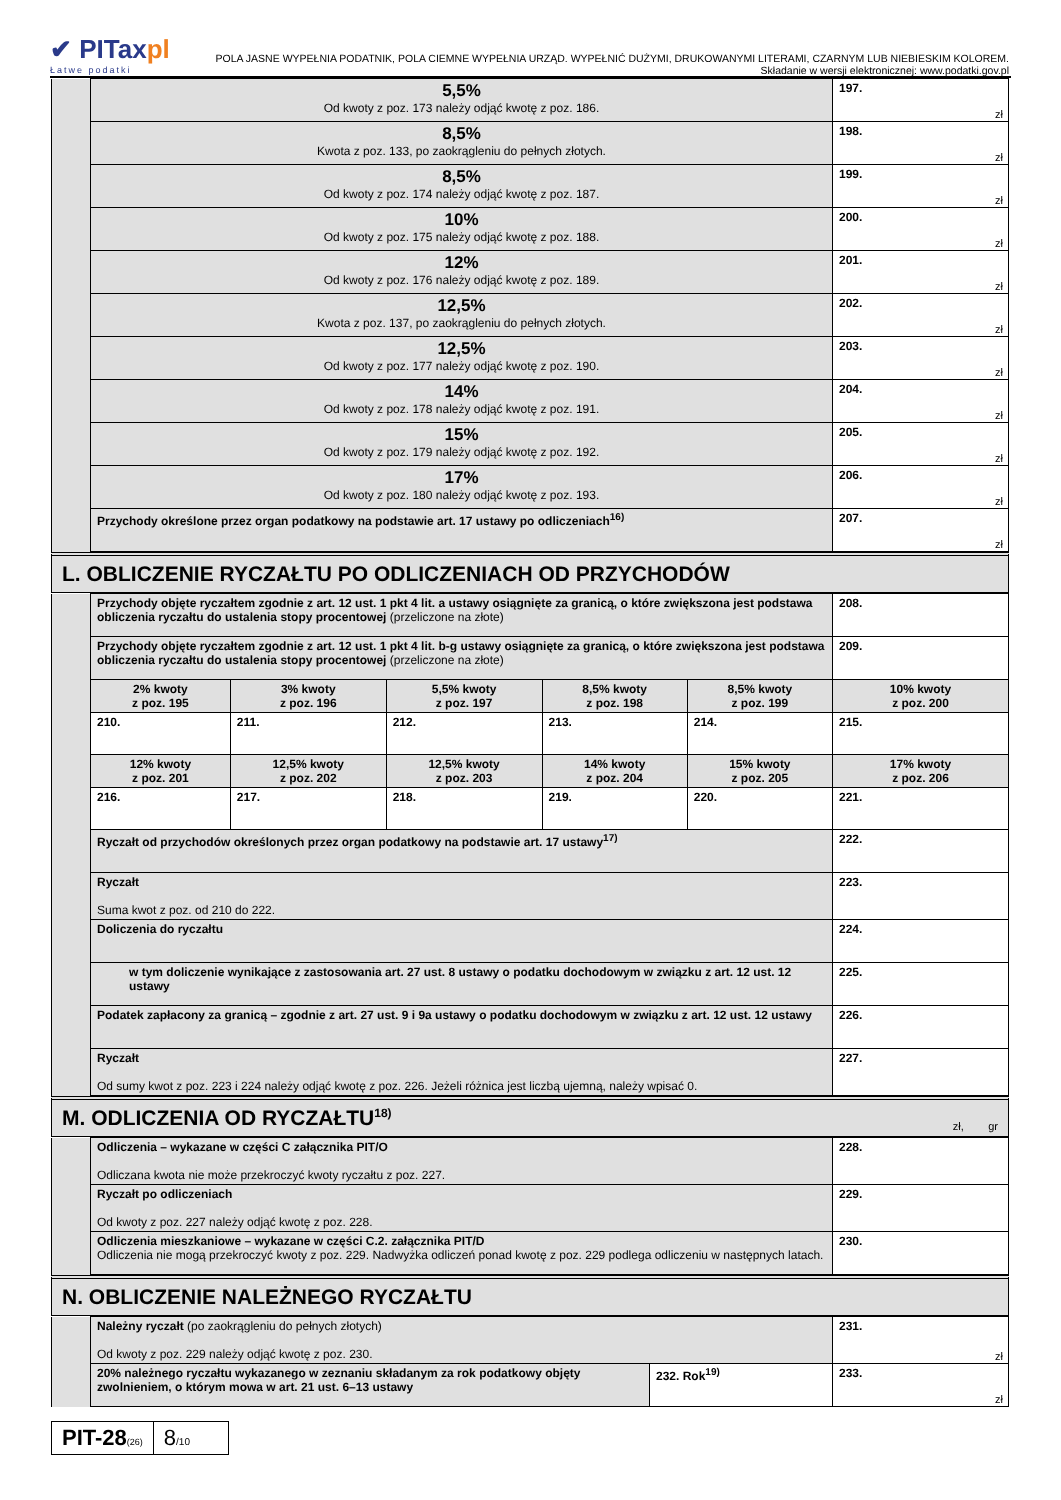✔ PITaxpl
Łatwe podatki
POLA JASNE WYPEŁNIA PODATNIK, POLA CIEMNE WYPEŁNIA URZĄD. WYPEŁNIĆ DUŻYMI, DRUKOWANYMI LITERAMI, CZARNYM LUB NIEBIESKIM KOLOREM.
Składanie w wersji elektronicznej: www.podatki.gov.pl
| | 5,5% Od kwoty z poz. 173 należy odjąć kwotę z poz. 186. | 197. zł |
| | 8,5% Kwota z poz. 133, po zaokrągleniu do pełnych złotych. | 198. zł |
| | 8,5% Od kwoty z poz. 174 należy odjąć kwotę z poz. 187. | 199. zł |
| | 10% Od kwoty z poz. 175 należy odjąć kwotę z poz. 188. | 200. zł |
| | 12% Od kwoty z poz. 176 należy odjąć kwotę z poz. 189. | 201. zł |
| | 12,5% Kwota z poz. 137, po zaokrągleniu do pełnych złotych. | 202. zł |
| | 12,5% Od kwoty z poz. 177 należy odjąć kwotę z poz. 190. | 203. zł |
| | 14% Od kwoty z poz. 178 należy odjąć kwotę z poz. 191. | 204. zł |
| | 15% Od kwoty z poz. 179 należy odjąć kwotę z poz. 192. | 205. zł |
| | 17% Od kwoty z poz. 180 należy odjąć kwotę z poz. 193. | 206. zł |
| | Przychody określone przez organ podatkowy na podstawie art. 17 ustawy po odliczeniach<sup>16)</sup> | 207. zł |
L. OBLICZENIE RYCZAŁTU PO ODLICZENIACH OD PRZYCHODÓW
| | Przychody objęte ryczałtem zgodnie z art. 12 ust. 1 pkt 4 lit. a ustawy osiągnięte za granicą, o które zwiększona jest podstawa obliczenia ryczałtu do ustalenia stopy procentowej (przeliczone na złote) | | | | | 208. |
| | Przychody objęte ryczałtem zgodnie z art. 12 ust. 1 pkt 4 lit. b-g ustawy osiągnięte za granicą, o które zwiększona jest podstawa obliczenia ryczałtu do ustalenia stopy procentowej (przeliczone na złote) | | | | | 209. |
| | 2% kwoty z poz. 195 | 3% kwoty z poz. 196 | 5,5% kwoty z poz. 197 | 8,5% kwoty z poz. 198 | 8,5% kwoty z poz. 199 | 10% kwoty z poz. 200 |
| | 210. | 211. | 212. | 213. | 214. | 215. |
| | 12% kwoty z poz. 201 | 12,5% kwoty z poz. 202 | 12,5% kwoty z poz. 203 | 14% kwoty z poz. 204 | 15% kwoty z poz. 205 | 17% kwoty z poz. 206 |
| | 216. | 217. | 218. | 219. | 220. | 221. |
| | Ryczałt od przychodów określonych przez organ podatkowy na podstawie art. 17 ustawy<sup>17)</sup> | | | | | 222. |
| | Ryczałt Suma kwot z poz. od 210 do 222. | | | | | 223. |
| | Doliczenia do ryczałtu | | | | | 224. |
| | w tym doliczenie wynikające z zastosowania art. 27 ust. 8 ustawy o podatku dochodowym w związku z art. 12 ust. 12 ustawy | | | | | 225. |
| | Podatek zapłacony za granicą – zgodnie z art. 27 ust. 9 i 9a ustawy o podatku dochodowym w związku z art. 12 ust. 12 ustawy | | | | | 226. |
| | Ryczałt Od sumy kwot z poz. 223 i 224 należy odjąć kwotę z poz. 226. Jeżeli różnica jest liczbą ujemną, należy wpisać 0. | | | | | 227. |
M. ODLICZENIA OD RYCZAŁTU<sup>18)</sup> zł, gr
| | Odliczenia – wykazane w części C załącznika PIT/O Odliczana kwota nie może przekroczyć kwoty ryczałtu z poz. 227. | 228. |
| | Ryczałt po odliczeniach Od kwoty z poz. 227 należy odjąć kwotę z poz. 228. | 229. |
| | Odliczenia mieszkaniowe – wykazane w części C.2. załącznika PIT/D Odliczenia nie mogą przekroczyć kwoty z poz. 229. Nadwyżka odliczeń ponad kwotę z poz. 229 podlega odliczeniu w następnych latach. | 230. |
N. OBLICZENIE NALEŻNEGO RYCZAŁTU
| | Należny ryczałt (po zaokrągleniu do pełnych złotych) Od kwoty z poz. 229 należy odjąć kwotę z poz. 230. | | 231. zł |
| | 20% należnego ryczałtu wykazanego w zeznaniu składanym za rok podatkowy objęty zwolnieniem, o którym mowa w art. 21 ust. 6–13 ustawy | 232. Rok<sup>19)</sup> | 233. zł |
PIT-28(26)
8/10